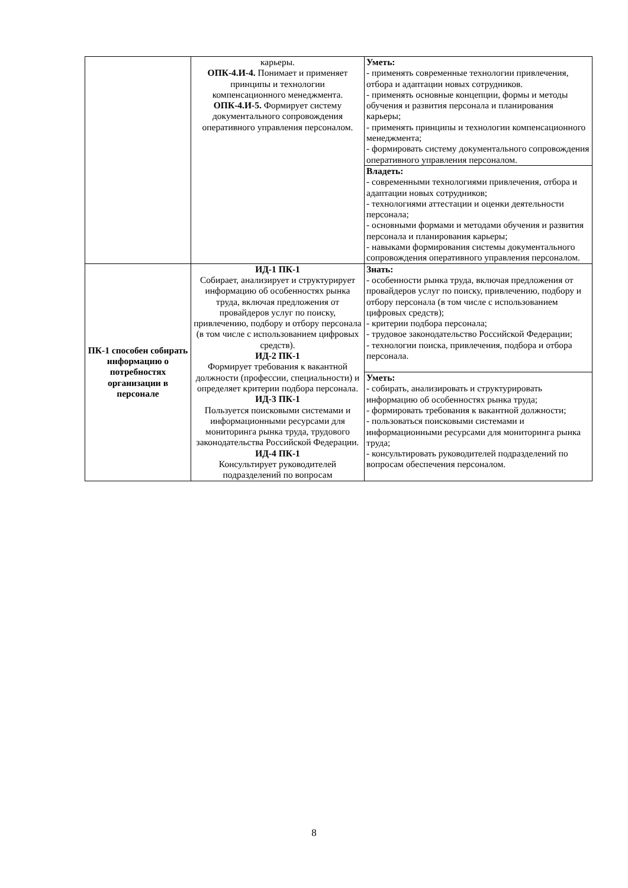| | карьеры. ОПК-4.И-4. Понимает и применяет принципы и технологии компенсационного менеджмента. ОПК-4.И-5. Формирует систему документального сопровождения оперативного управления персоналом. | Уметь: - применять современные технологии привлечения, отбора и адаптации новых сотрудников. - применять основные концепции, формы и методы обучения и развития персонала и планирования карьеры; - применять принципы и технологии компенсационного менеджмента; - формировать систему документального сопровождения оперативного управления персоналом. |
| | | Владеть: - современными технологиями привлечения, отбора и адаптации новых сотрудников; - технологиями аттестации и оценки деятельности персонала; - основными формами и методами обучения и развития персонала и планирования карьеры; - навыками формирования системы документального сопровождения оперативного управления персоналом. |
| ПК-1 способен собирать информацию о потребностях организации в персонале | ИД-1 ПК-1 Собирает, анализирует и структурирует информацию об особенностях рынка труда, включая предложения от провайдеров услуг по поиску, привлечению, подбору и отбору персонала (в том числе с использованием цифровых средств). ИД-2 ПК-1 Формирует требования к вакантной должности (профессии, специальности) и определяет критерии подбора персонала. ИД-3 ПК-1 Пользуется поисковыми системами и информационными ресурсами для мониторинга рынка труда, трудового законодательства Российской Федерации. ИД-4 ПК-1 Консультирует руководителей подразделений по вопросам | Знать: - особенности рынка труда, включая предложения от провайдеров услуг по поиску, привлечению, подбору и отбору персонала (в том числе с использованием цифровых средств); - критерии подбора персонала; - трудовое законодательство Российской Федерации; - технологии поиска, привлечения, подбора и отбора персонала. |
| | | Уметь: - собирать, анализировать и структурировать информацию об особенностях рынка труда; - формировать требования к вакантной должности; - пользоваться поисковыми системами и информационными ресурсами для мониторинга рынка труда; - консультировать руководителей подразделений по вопросам обеспечения персоналом. |
8